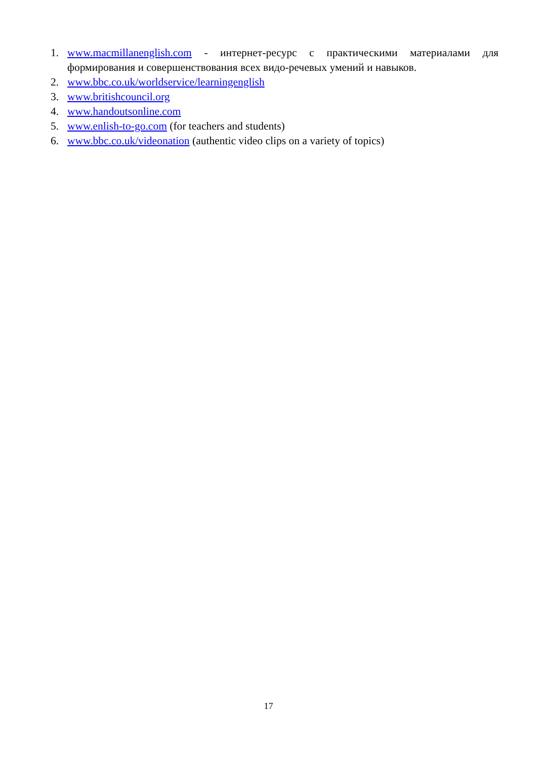1. www.macmillanenglish.com - интернет-ресурс с практическими материалами для формирования и совершенствования всех видо-речевых умений и навыков.
2. www.bbc.co.uk/worldservice/learningenglish
3. www.britishcouncil.org
4. www.handoutsonline.com
5. www.enlish-to-go.com (for teachers and students)
6. www.bbc.co.uk/videonation (authentic video clips on a variety of topics)
17